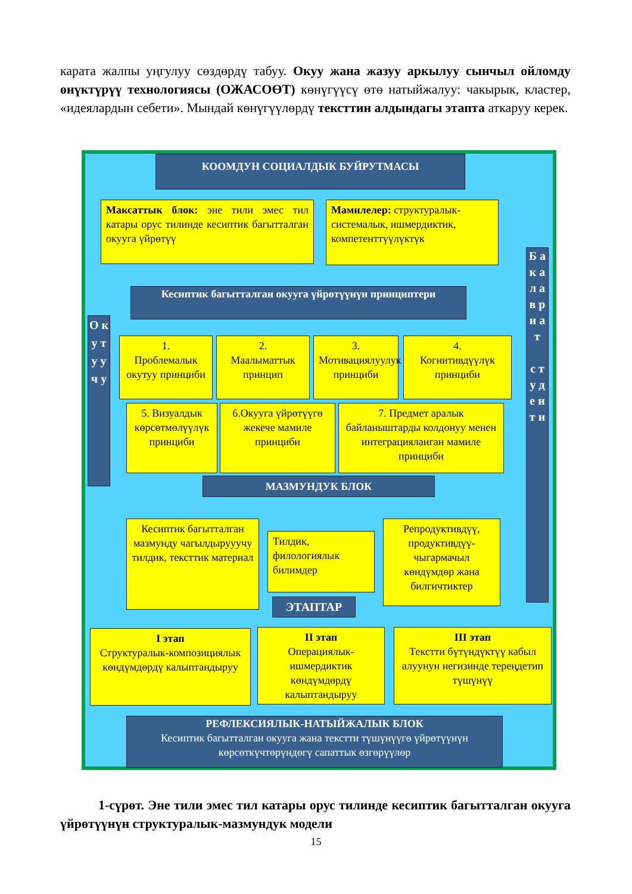карата жалпы уңгулуу сөздөрдү табуу. Окуу жана жазуу аркылуу сынчыл ойломду өнүктүрүү технологиясы (ОЖАСОӨТ) көнүгүүсү өтө натыйжалуу: чакырык, кластер, «идеялардын себети». Мындай көнүгүүлөрдү тексттин алдындагы этапта аткаруу керек.
КООМДУН СОЦИАЛДЫК БУЙРУТМАСЫ
Максаттык блок: эне тили эмес тил катары орус тилинде кесиптик багытталган окууга үйрөтүү
Мамилелер: структуралык-системалык, ишмердиктик, компетенттүүлүктүк
Кесиптик багытталган окууга үйрөтүүнүн принциптери
О к у т у у ч у
Б а к а л а в р и а т
с т у д е н т и
1.
Проблемалык окутуу принциби
2.
Маалыматтык принцип
3.
Мотивациялуулук принциби
4.
Когнитивдүүлүк принциби
5. Визуалдык көрсөтмөлүүлүк принциби
6.Окууга үйрөтүүгө жекече мамиле принциби
7. Предмет аралык байланыштарды колдонуу менен интеграцияланган мамиле принциби
МАЗМУНДУК БЛОК
Кесиптик багытталган мазмунду чагылдырууучу тилдик, тексттик материал
Тилдик, филологиялык билимдер
Репродуктивдүү, продуктивдүү-чыгармачыл көндүмдөр жана билгичтиктер
ЭТАПТАР
I этап
Структуралык-композициялык көндүмдөрдү калыптандыруу
II этап
Операциялык-ишмердиктик көндүмдөрдү калыптандыруу
III этап
Текстти бүтүндүктүү кабыл алуунун негизинде терeңдетип түшүнүү
РЕФЛЕКСИЯЛЫК-НАТЫЙЖАЛЫК БЛОК
Кесиптик багытталган окууга жана текстти түшүнүүгө үйрөтүүнүн көрсөткүчтөрүндөгү сапаттык өзгөрүүлөр
1-сүрөт. Эне тили эмес тил катары орус тилинде кесиптик багытталган окууга үйрөтүүнүн структуралык-мазмундук модели
15